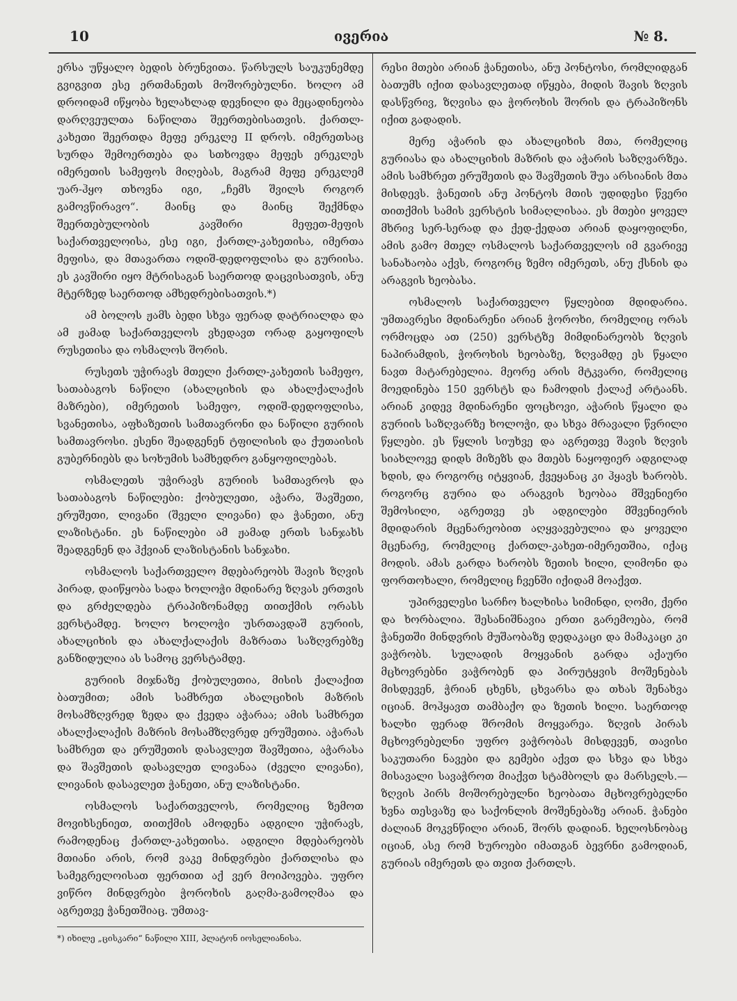10 ივერია № 8.
ერსა უწყალო ბედის ბრუნვითა. წარსულს საუკუნემდე გვიგვით ესე ერთმანეთს მოშორებულნი. ხოლო ამ დროიდამ იწყობა ხელახლად დევნილი და მეცადინეობა დარღვეულთა ნაწილთა შეერთებისათვის. ქართლ-კახეთი შეერთდა მეფე ერეკლე II დროს. იმერეთსაც სურდა შემოერთება და სთხოვდა მეფეს ერეკლეს იმერეთის სამეფოს მიღებას, მაგრამ მეფე ერეკლემ უარ-ჰყო თხოვნა იგი, „ჩემს შვილს როგორ გამოვწირავო“. მაინც და მაინც შექმნდა შეერთებულობის კავშირი მეფეთ-მეფის საქართველოისა, ესე იგი, ქართლ-კახეთისა, იმერთა მეფისა, და მთავართა ოდიშ-დედოფლისა და გურიისა. ეს კავშირი იყო მტრისაგან საერთოდ დაცვისათვის, ანუ მტერზედ საერთოდ ამხედრებისათვის.*)
ამ ბოლოს ჟამს ბედი სხვა ფერად დატრიალდა და ამ ჟამად საქართველოს ვხედავთ ორად გაყოფილს რუსეთისა და ოსმალოს შორის.
რუსეთს უჭირავს მთელი ქართლ-კახეთის სამეფო, სათაბაგოს ნაწილი (ახალციხის და ახალქალაქის მაზრები), იმერეთის სამეფო, ოდიშ-დედოფლისა, სვანეთისა, აფხაზეთის სამთავრონი და ნაწილი გურიის სამთავროსი. ესენი შეადგენენ ტფილისის და ქუთაისის გუბერნიებს და სოხუმის სამხედრო განყოფილებას.
ოსმალეთს უჭირავს გურიის სამთავროს და სათაბაგოს ნაწილები: ქობულეთი, აჭარა, შავშეთი, ერუშეთი, ლივანი (შველი ლივანი) და ჭანეთი, ანუ ლაზისტანი. ეს ნაწილები ამ ჟამად ერთს სანჯახს შეადგენენ და ჰქვიან ლაზისტანის სანჯახი.
ოსმალოს საქართველო მდებარეობს შავის ზღვის პირად, დაიწყობა სადა ხოლოჭი მდინარე ზღვას ერთვის და გრძელდება ტრაპიზონამდე თითქმის ორასს ვერსტამდე. ხოლო ხოლოჭი უსრთავდაშ გურიის, ახალციხის და ახალქალაქის მაზრათა საზღვრებზე განზიდულია ას სამოც ვერსტამდე.
გურიის მიჯნაზე ქობულეთია, მისის ქალაქით ბათუმით; ამის სამხრეთ ახალციხის მაზრის მოსამზღვრედ ზედა და ქვედა აჭარაა; ამის სამხრეთ ახალქალაქის მაზრის მოსამზღვრედ ერუშეთია. აჭარას სამხრეთ და ერუშეთის დასავლეთ შავშეთია, აჭარასა და შავშეთის დასავლეთ ლივანაა (ძველი ლივანი), ლივანის დასავლეთ ჭანეთი, ანუ ლაზისტანი.
ოსმალოს საქართველოს, რომელიც ზემოთ მოვიხსენიეთ, თითქმის ამოდენა ადგილი უჭირავს, რამოდენაც ქართლ-კახეთისა. ადგილი მდებარეობს მთიანი არის, რომ ვაკე მინდვრები ქართლისა და სამეგრელოისათ ფერთით აქ ვერ მოიპოვება. უფრო ვიწრო მინდვრები ჭოროხის გაღმა-გამოღმაა და აგრეთვე ჭანეთშიაც. უმთავ-
*) იხილე „ცისკარი“ ნაწილი XIII, პლატონ იოსელიანისა.
რესი მთები არიან ჭანეთისა, ანუ პონტოსი, რომლიდგან ბათუმს იქით დასავლეთად იწყება, მიდის შავის ზღვის დასწვრივ, ზღვისა და ჭოროხის შორის და ტრაპიზონს იქით გადადის.
მერე აჭარის და ახალციხის მთა, რომელიც გურიასა და ახალციხის მაზრის და აჭარის საზღვარზეა. ამის სამხრეთ ერუშეთის და შავშეთის შუა არსიანის მთა მისდევს. ჭანეთის ანუ პონტოს მთის უდიდესი წვერი თითქმის სამის ვერსტის სიმაღლისაა. ეს მთები ყოველ მხრივ სერ-სერად და ქედ-ქედათ არიან დაყოფილნი, ამის გამო მთელ ოსმალოს საქართველოს იმ გვარივე სანახაობა აქვს, როგორც ზემო იმერეთს, ანუ ქსნის და არაგვის ხეობასა.
ოსმალოს საქართველო წყლებით მდიდარია. უმთავრესი მდინარენი არიან ჭოროხი, რომელიც ორას ორმოცდა ათ (250) ვერსტზე მიმდინარეობს ზღვის ნაპირამდის, ჭოროხის ხეობაზე, ზღვამდე ეს წყალი ნავთ მატარებელია. მეორე არის მტკვარი, რომელიც მოედინება 150 ვერსტს და ჩამოდის ქალაქ არტაანს. არიან კიდევ მდინარენი ფოცხოვი, აჭარის წყალი და გურიის საზღვარზე ხოლოჭი, და სხვა მრავალი წვრილი წყლები. ეს წყლის სიუხვე და აგრეთვე შავის ზღვის სიახლოვე დიდს მიზეზს და მთებს ნაყოფიერ ადგილად ხდის, და როგორც იტყვიან, ქვეყანაც კი ჰყავს ხარობს. როგორც გურია და არაგვის ხეობაა მშვენიერი შემოსილი, აგრეთვე ეს ადგილები მშვენიერის მდიდარის მცენარეობით აღყვავებულია და ყოველი მცენარე, რომელიც ქართლ-კახეთ-იმერეთშია, იქაც მოდის. ამას გარდა ხარობს ზეთის ხილი, ლიმონი და ფორთოხალი, რომელიც ჩვენში იქიდამ მოაქვთ.
უპირველესი სარჩო ხალხისა სიმინდი, ღომი, ქერი და ხორბალია. შესანიშნავია ერთი გარემოება, რომ ჭანეთში მინდვრის მუშაობაზე დედაკაცი და მამაკაცი კი ვაჭრობს. სულადის მოყვანის გარდა აქაური მცხოვრებნი ვაჭრობენ და პირუტყვის მოშენებას მისდევენ, ჭრიან ცხენს, ცხვარსა და თხას შენახვა იციან. მოჰყავთ თამბაქო და ზეთის ხილი. საერთოდ ხალხი ფერად შრომის მოყვარეა. ზღვის პირას მცხოვრებელნი უფრო ვაჭრობას მისდევენ, თავისი საკუთარი ნავები და გემები აქვთ და სხვა და სხვა მისავალი სავაჭროთ მიაქვთ სტამბოლს და მარსელს.—ზღვის პირს მოშორებულნი ხეობათა მცხოვრებელნი ხვნა თესვაზე და საქონლის მოშენებაზე არიან. ჭანები ძალიან მოკვნწილი არიან, შორს დადიან. ხელოსნობაც იციან, ასე რომ ხუროები იმათგან ბევრნი გამოდიან, გურიას იმერეთს და თვით ქართლს.